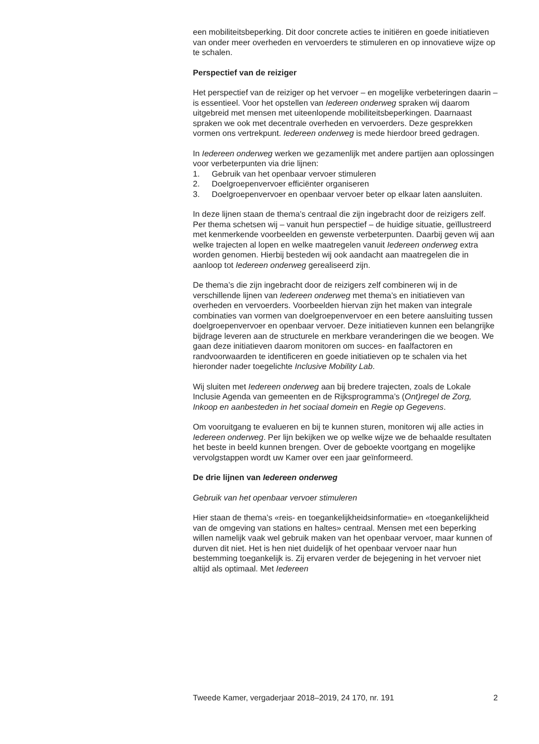een mobiliteitsbeperking. Dit door concrete acties te initiëren en goede initiatieven van onder meer overheden en vervoerders te stimuleren en op innovatieve wijze op te schalen.
Perspectief van de reiziger
Het perspectief van de reiziger op het vervoer – en mogelijke verbeteringen daarin – is essentieel. Voor het opstellen van Iedereen onderweg spraken wij daarom uitgebreid met mensen met uiteenlopende mobiliteitsbeperkingen. Daarnaast spraken we ook met decentrale overheden en vervoerders. Deze gesprekken vormen ons vertrekpunt. Iedereen onderweg is mede hierdoor breed gedragen.
In Iedereen onderweg werken we gezamenlijk met andere partijen aan oplossingen voor verbeterpunten via drie lijnen:
1. Gebruik van het openbaar vervoer stimuleren
2. Doelgroepenvervoer efficiënter organiseren
3. Doelgroepenvervoer en openbaar vervoer beter op elkaar laten aansluiten.
In deze lijnen staan de thema’s centraal die zijn ingebracht door de reizigers zelf. Per thema schetsen wij – vanuit hun perspectief – de huidige situatie, geïllustreerd met kenmerkende voorbeelden en gewenste verbeterpunten. Daarbij geven wij aan welke trajecten al lopen en welke maatregelen vanuit Iedereen onderweg extra worden genomen. Hierbij besteden wij ook aandacht aan maatregelen die in aanloop tot Iedereen onderweg gerealiseerd zijn.
De thema’s die zijn ingebracht door de reizigers zelf combineren wij in de verschillende lijnen van Iedereen onderweg met thema’s en initiatieven van overheden en vervoerders. Voorbeelden hiervan zijn het maken van integrale combinaties van vormen van doelgroepenvervoer en een betere aansluiting tussen doelgroepenvervoer en openbaar vervoer. Deze initiatieven kunnen een belangrijke bijdrage leveren aan de structurele en merkbare veranderingen die we beogen. We gaan deze initiatieven daarom monitoren om succes- en faalfactoren en randvoorwaarden te identificeren en goede initiatieven op te schalen via het hieronder nader toegelichte Inclusive Mobility Lab.
Wij sluiten met Iedereen onderweg aan bij bredere trajecten, zoals de Lokale Inclusie Agenda van gemeenten en de Rijksprogramma’s (Ont)regel de Zorg, Inkoop en aanbesteden in het sociaal domein en Regie op Gegevens.
Om vooruitgang te evalueren en bij te kunnen sturen, monitoren wij alle acties in Iedereen onderweg. Per lijn bekijken we op welke wijze we de behaalde resultaten het beste in beeld kunnen brengen. Over de geboekte voortgang en mogelijke vervolgstappen wordt uw Kamer over een jaar geïnformeerd.
De drie lijnen van Iedereen onderweg
Gebruik van het openbaar vervoer stimuleren
Hier staan de thema’s «reis- en toegankelijkheidsinformatie» en «toegankelijkheid van de omgeving van stations en haltes» centraal. Mensen met een beperking willen namelijk vaak wel gebruik maken van het openbaar vervoer, maar kunnen of durven dit niet. Het is hen niet duidelijk of het openbaar vervoer naar hun bestemming toegankelijk is. Zij ervaren verder de bejegening in het vervoer niet altijd als optimaal. Met Iedereen
Tweede Kamer, vergaderjaar 2018–2019, 24 170, nr. 191 2